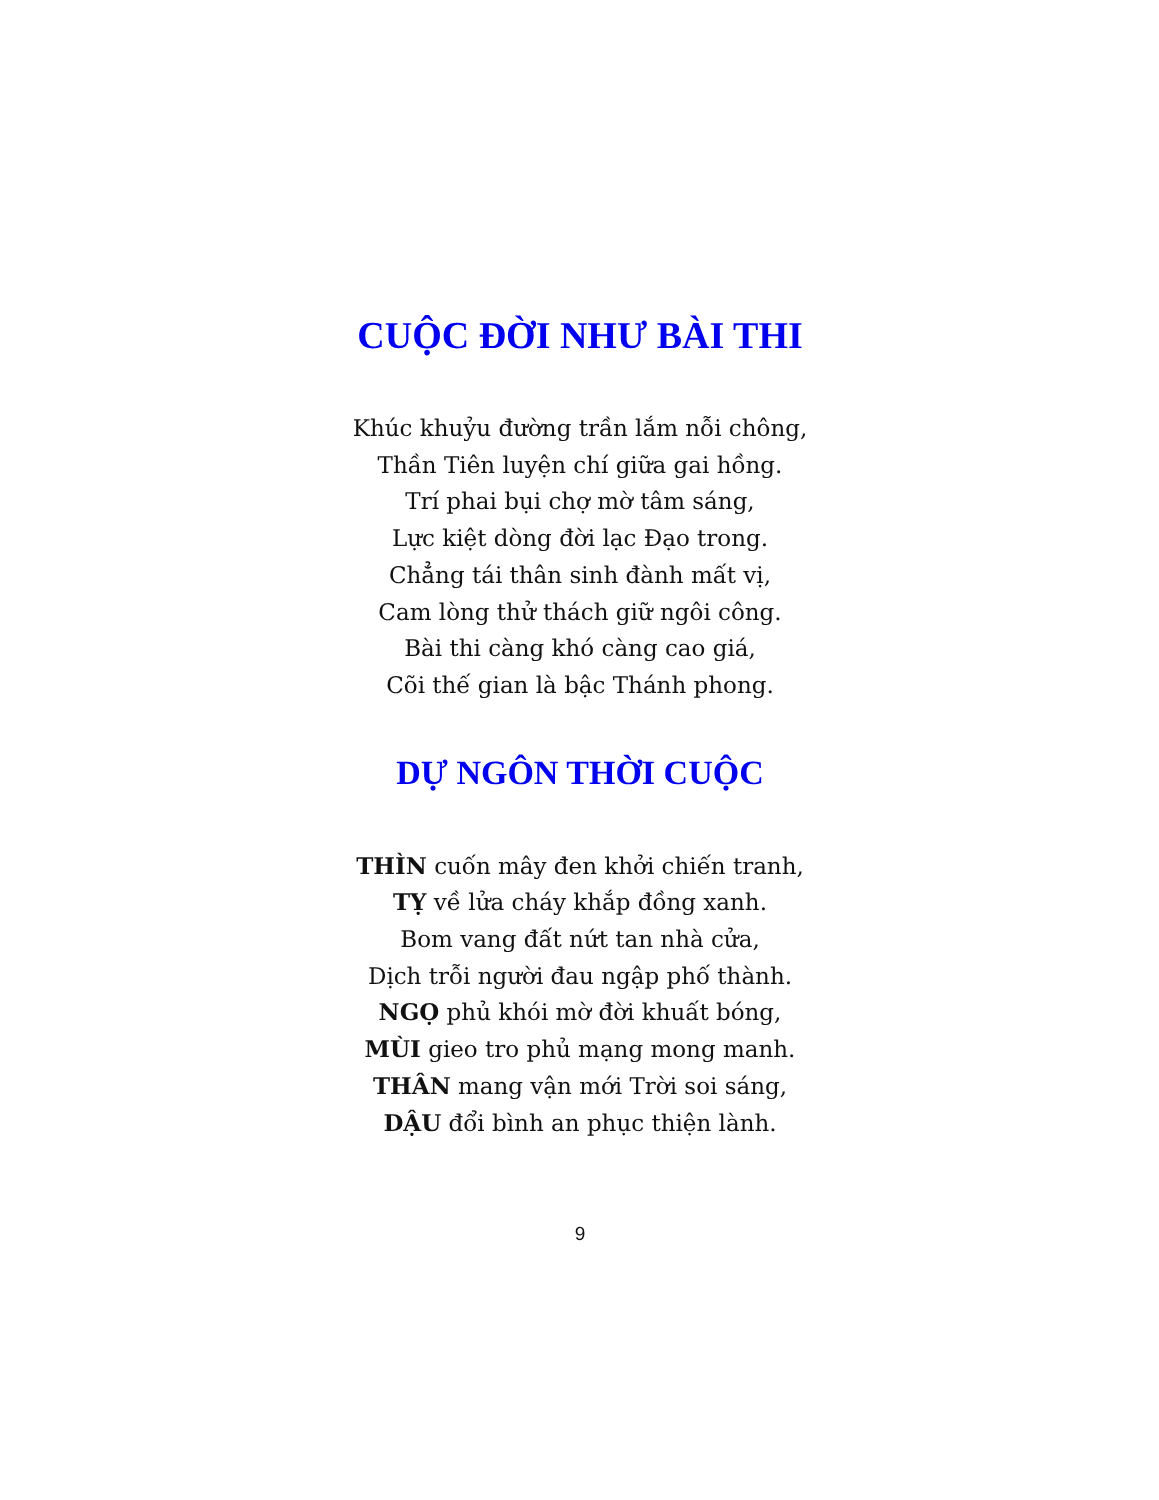CUỘC ĐỜI NHƯ BÀI THI
Khúc khuỷu đường trần lắm nỗi chông,
Thần Tiên luyện chí giữa gai hồng.
Trí phai bụi chợ mờ tâm sáng,
Lực kiệt dòng đời lạc Đạo trong.
Chẳng tái thân sinh đành mất vị,
Cam lòng thử thách giữ ngôi công.
Bài thi càng khó càng cao giá,
Cõi thế gian là bậc Thánh phong.
DỰ NGÔN THỜI CUỘC
THÌN cuốn mây đen khởi chiến tranh,
TỴ về lửa cháy khắp đồng xanh.
Bom vang đất nứt tan nhà cửa,
Dịch trỗi người đau ngập phố thành.
NGỌ phủ khói mờ đời khuất bóng,
MÙI gieo tro phủ mạng mong manh.
THÂN mang vận mới Trời soi sáng,
DẬU đổi bình an phục thiện lành.
9